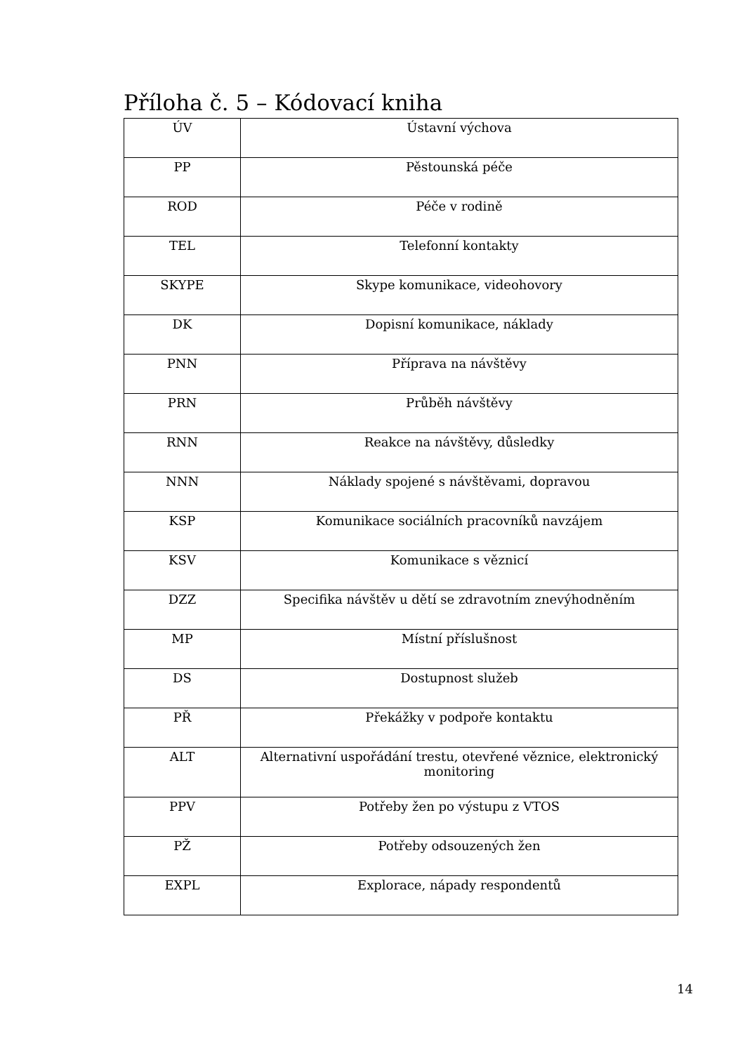Příloha č. 5 – Kódovací kniha
| ÚV | Ústavní výchova |
| PP | Pěstounská péče |
| ROD | Péče v rodině |
| TEL | Telefonní kontakty |
| SKYPE | Skype komunikace, videohovory |
| DK | Dopisní komunikace, náklady |
| PNN | Příprava na návštěvy |
| PRN | Průběh návštěvy |
| RNN | Reakce na návštěvy, důsledky |
| NNN | Náklady spojené s návštěvami, dopravou |
| KSP | Komunikace sociálních pracovníků navzájem |
| KSV | Komunikace s věznicí |
| DZZ | Specifika návštěv u dětí se zdravotním znevýhodněním |
| MP | Místní příslušnost |
| DS | Dostupnost služeb |
| PŘ | Překážky v podpoře kontaktu |
| ALT | Alternativní uspořádání trestu, otevřené věznice, elektronický monitoring |
| PPV | Potřeby žen po výstupu z VTOS |
| PŽ | Potřeby odsouzených žen |
| EXPL | Explorace, nápady respondentů |
14